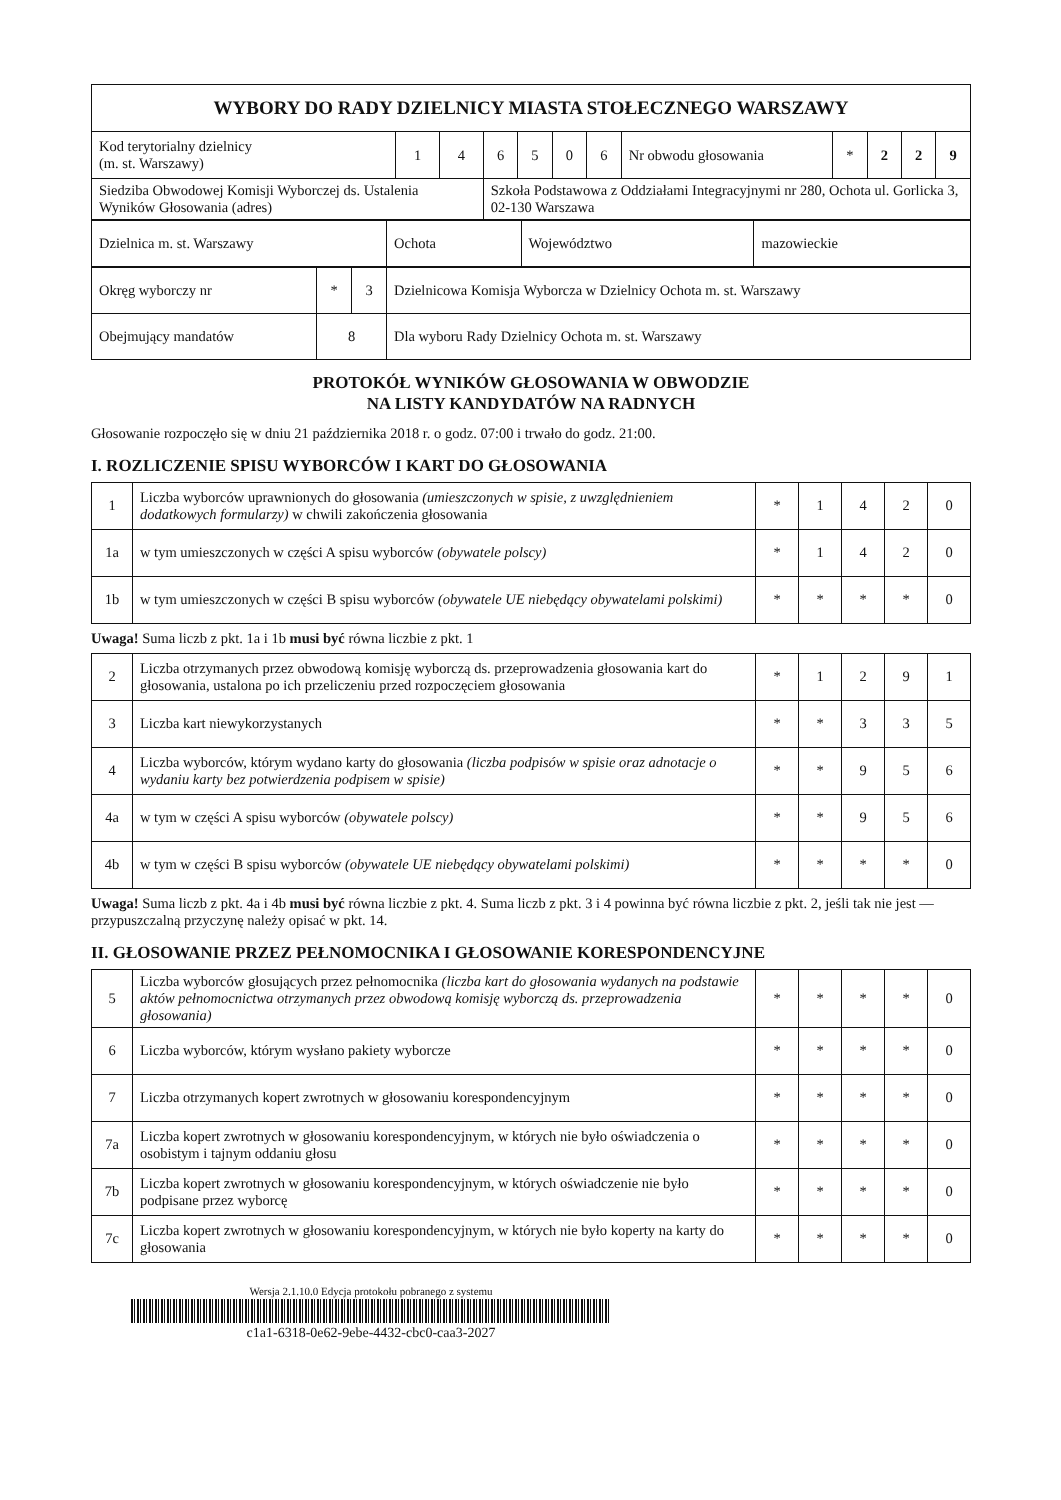| WYBORY DO RADY DZIELNICY MIASTA STOŁECZNEGO WARSZAWY | | | | | | | | | | | |
| Kod terytorialny dzielnicy (m. st. Warszawy) | 1 | 4 | 6 | 5 | 0 | 6 | Nr obwodu głosowania | * | 2 | 2 | 9 |
| Siedziba Obwodowej Komisji Wyborczej ds. Ustalenia Wyników Głosowania (adres) | | | Szkoła Podstawowa z Oddziałami Integracyjnymi nr 280, Ochota ul. Gorlicka 3, 02-130 Warszawa | | | | | | | | |
| Dzielnica m. st. Warszawy | Ochota | Województwo | mazowieckie |
| Okręg wyborczy nr | * | 3 | Dzielnicowa Komisja Wyborcza w Dzielnicy Ochota m. st. Warszawy |
| Obejmujący mandatów | 8 | | Dla wyboru Rady Dzielnicy Ochota m. st. Warszawy |
PROTOKÓŁ WYNIKÓW GŁOSOWANIA W OBWODZIE
NA LISTY KANDYDATÓW NA RADNYCH
Głosowanie rozpoczęło się w dniu 21 października 2018 r. o godz. 07:00 i trwało do godz. 21:00.
I. ROZLICZENIE SPISU WYBORCÓW I KART DO GŁOSOWANIA
| 1 | Liczba wyborców uprawnionych do głosowania (umieszczonych w spisie, z uwzględnieniem dodatkowych formularzy) w chwili zakończenia głosowania | * | 1 | 4 | 2 | 0 |
| 1a | w tym umieszczonych w części A spisu wyborców (obywatele polscy) | * | 1 | 4 | 2 | 0 |
| 1b | w tym umieszczonych w części B spisu wyborców (obywatele UE niebędący obywatelami polskimi) | * | * | * | * | 0 |
Uwaga! Suma liczb z pkt. 1a i 1b musi być równa liczbie z pkt. 1
| 2 | Liczba otrzymanych przez obwodową komisję wyborczą ds. przeprowadzenia głosowania kart do głosowania, ustalona po ich przeliczeniu przed rozpoczęciem głosowania | * | 1 | 2 | 9 | 1 |
| 3 | Liczba kart niewykorzystanych | * | * | 3 | 3 | 5 |
| 4 | Liczba wyborców, którym wydano karty do głosowania (liczba podpisów w spisie oraz adnotacje o wydaniu karty bez potwierdzenia podpisem w spisie) | * | * | 9 | 5 | 6 |
| 4a | w tym w części A spisu wyborców (obywatele polscy) | * | * | 9 | 5 | 6 |
| 4b | w tym w części B spisu wyborców (obywatele UE niebędący obywatelami polskimi) | * | * | * | * | 0 |
Uwaga! Suma liczb z pkt. 4a i 4b musi być równa liczbie z pkt. 4. Suma liczb z pkt. 3 i 4 powinna być równa liczbie z pkt. 2, jeśli tak nie jest — przypuszczalną przyczynę należy opisać w pkt. 14.
II. GŁOSOWANIE PRZEZ PEŁNOMOCNIKA I GŁOSOWANIE KORESPONDENCYJNE
| 5 | Liczba wyborców głosujących przez pełnomocnika (liczba kart do głosowania wydanych na podstawie aktów pełnomocnictwa otrzymanych przez obwodową komisję wyborczą ds. przeprowadzenia głosowania) | * | * | * | * | 0 |
| 6 | Liczba wyborców, którym wysłano pakiety wyborcze | * | * | * | * | 0 |
| 7 | Liczba otrzymanych kopert zwrotnych w głosowaniu korespondencyjnym | * | * | * | * | 0 |
| 7a | Liczba kopert zwrotnych w głosowaniu korespondencyjnym, w których nie było oświadczenia o osobistym i tajnym oddaniu głosu | * | * | * | * | 0 |
| 7b | Liczba kopert zwrotnych w głosowaniu korespondencyjnym, w których oświadczenie nie było podpisane przez wyborcę | * | * | * | * | 0 |
| 7c | Liczba kopert zwrotnych w głosowaniu korespondencyjnym, w których nie było koperty na karty do głosowania | * | * | * | * | 0 |
Wersja 2.1.10.0 Edycja protokołu pobranego z systemu
c1a1-6318-0e62-9ebe-4432-cbc0-caa3-2027